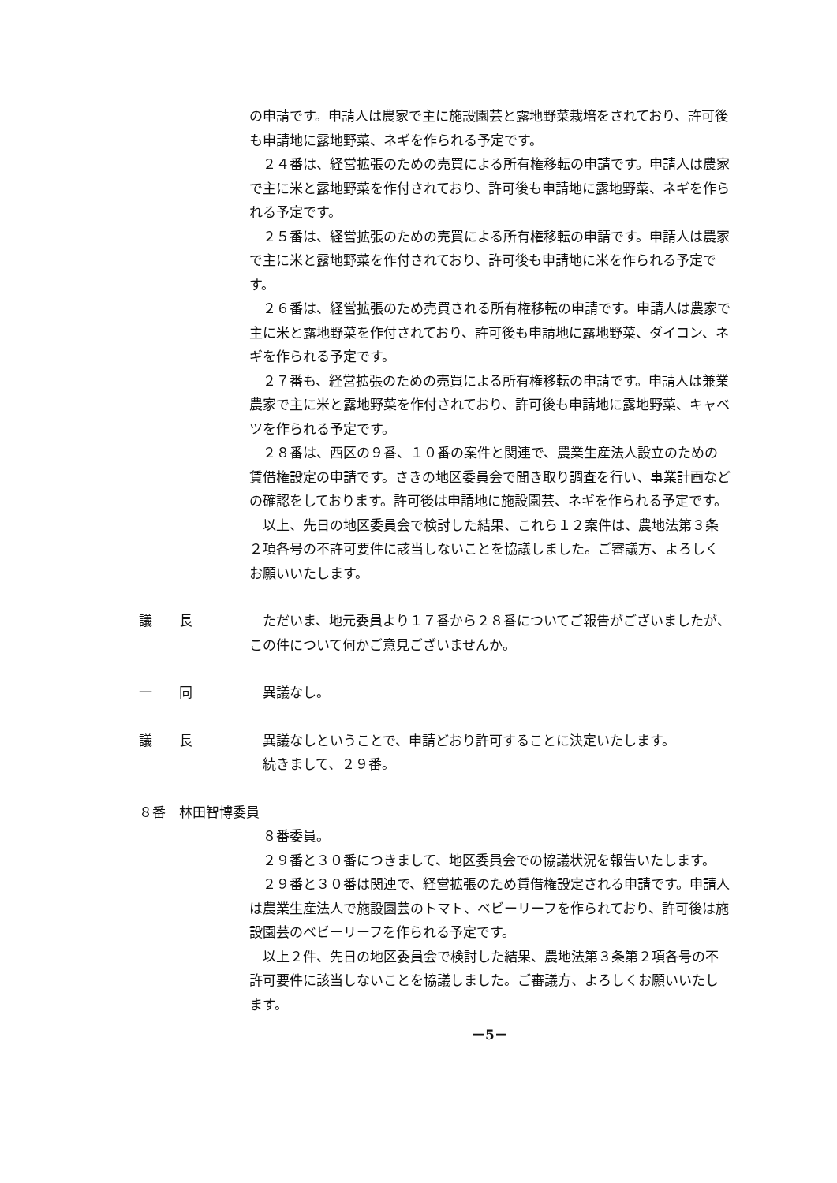の申請です。申請人は農家で主に施設園芸と露地野菜栽培をされており、許可後も申請地に露地野菜、ネギを作られる予定です。
２４番は、経営拡張のための売買による所有権移転の申請です。申請人は農家で主に米と露地野菜を作付されており、許可後も申請地に露地野菜、ネギを作られる予定です。
２５番は、経営拡張のための売買による所有権移転の申請です。申請人は農家で主に米と露地野菜を作付されており、許可後も申請地に米を作られる予定です。
２６番は、経営拡張のため売買される所有権移転の申請です。申請人は農家で主に米と露地野菜を作付されており、許可後も申請地に露地野菜、ダイコン、ネギを作られる予定です。
２７番も、経営拡張のための売買による所有権移転の申請です。申請人は兼業農家で主に米と露地野菜を作付されており、許可後も申請地に露地野菜、キャベツを作られる予定です。
２８番は、西区の９番、１０番の案件と関連で、農業生産法人設立のための賃借権設定の申請です。さきの地区委員会で聞き取り調査を行い、事業計画などの確認をしております。許可後は申請地に施設園芸、ネギを作られる予定です。
以上、先日の地区委員会で検討した結果、これら１２案件は、農地法第３条２項各号の不許可要件に該当しないことを協議しました。ご審議方、よろしくお願いいたします。
議　　長 ただいま、地元委員より１７番から２８番についてご報告がございましたが、この件について何かご意見ございませんか。
一　　同 異議なし。
議　　長 異議なしということで、申請どおり許可することに決定いたします。
続きまして、２９番。
８番　林田智博委員
８番委員。
２９番と３０番につきまして、地区委員会での協議状況を報告いたします。
２９番と３０番は関連で、経営拡張のため賃借権設定される申請です。申請人は農業生産法人で施設園芸のトマト、ベビーリーフを作られており、許可後は施設園芸のベビーリーフを作られる予定です。
以上２件、先日の地区委員会で検討した結果、農地法第３条第２項各号の不許可要件に該当しないことを協議しました。ご審議方、よろしくお願いいたします。
－5－